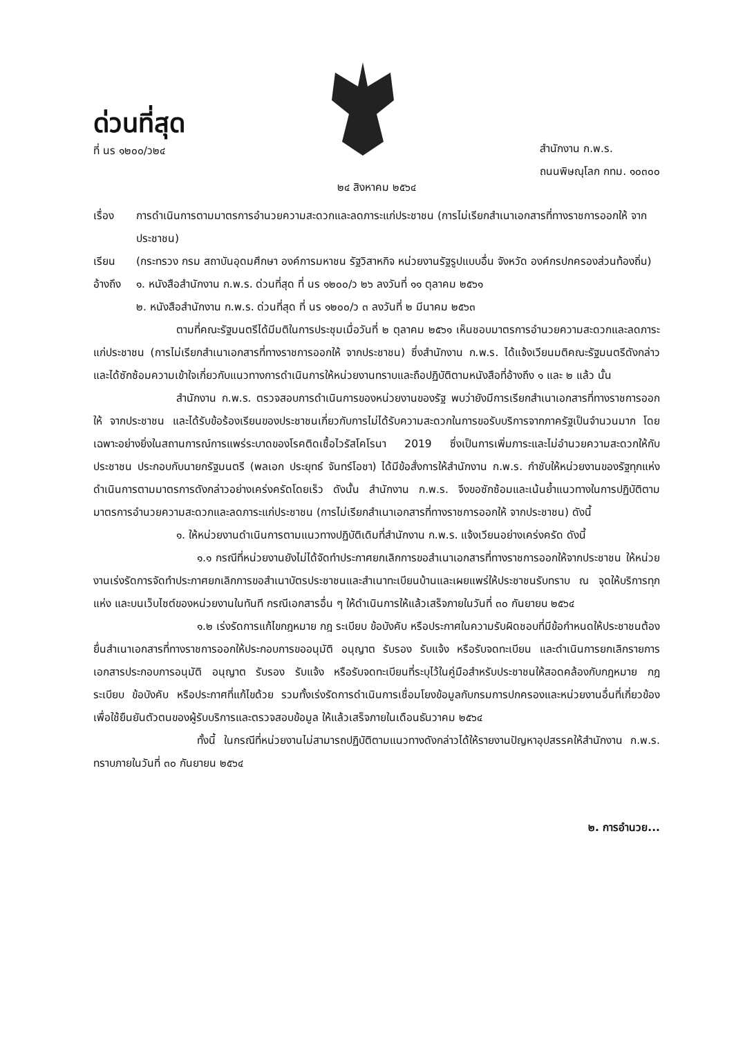ด่วนที่สุด
ที่ นร ๑๒๐๐/ว๒๔
สำนักงาน ก.พ.ร.
ถนนพิษณุโลก กทม. ๑๐๓๐๐
๒๔ สิงหาคม ๒๕๖๔
เรื่อง การดำเนินการตามมาตรการอำนวยความสะดวกและลดภาระแก่ประชาชน (การไม่เรียกสำเนาเอกสารที่ทางราชการออกให้ จากประชาชน)
เรียน (กระทรวง กรม สถาบันอุดมศึกษา องค์การมหาชน รัฐวิสาหกิจ หน่วยงานรัฐรูปแบบอื่น จังหวัด องค์กรปกครองส่วนท้องถิ่น)
อ้างถึง
๑. หนังสือสำนักงาน ก.พ.ร. ด่วนที่สุด ที่ นร ๑๒๐๐/ว ๒๖ ลงวันที่ ๑๑ ตุลาคม ๒๕๖๑
๒. หนังสือสำนักงาน ก.พ.ร. ด่วนที่สุด ที่ นร ๑๒๐๐/ว ๓ ลงวันที่ ๒ มีนาคม ๒๕๖๓
ตามที่คณะรัฐมนตรีได้มีมติในการประชุมเมื่อวันที่ ๒ ตุลาคม ๒๕๖๑ เห็นชอบมาตรการอำนวยความสะดวกและลดภาระแก่ประชาชน (การไม่เรียกสำเนาเอกสารที่ทางราชการออกให้ จากประชาชน) ซึ่งสำนักงาน ก.พ.ร. ได้แจ้งเวียนมติคณะรัฐมนตรีดังกล่าว และได้ซักซ้อมความเข้าใจเกี่ยวกับแนวทางการดำเนินการให้หน่วยงานทราบและถือปฏิบัติตามหนังสือที่อ้างถึง ๑ และ ๒ แล้ว นั้น
สำนักงาน ก.พ.ร. ตรวจสอบการดำเนินการของหน่วยงานของรัฐ พบว่ายังมีการเรียกสำเนาเอกสารที่ทางราชการออกให้ จากประชาชน และได้รับข้อร้องเรียนของประชาชนเกี่ยวกับการไม่ได้รับความสะดวกในการขอรับบริการจากภาครัฐเป็นจำนวนมาก โดยเฉพาะอย่างยิ่งในสถานการณ์การแพร่ระบาดของโรคติดเชื้อไวรัสโคโรนา 2019 ซึ่งเป็นการเพิ่มภาระและไม่อำนวยความสะดวกให้กับประชาชน ประกอบกับนายกรัฐมนตรี (พลเอก ประยุทธ์ จันทร์โอชา) ได้มีข้อสั่งการให้สำนักงาน ก.พ.ร. กำชับให้หน่วยงานของรัฐทุกแห่งดำเนินการตามมาตรการดังกล่าวอย่างเคร่งครัดโดยเร็ว ดังนั้น สำนักงาน ก.พ.ร. จึงขอซักซ้อมและเน้นย้ำแนวทางในการปฏิบัติตามมาตรการอำนวยความสะดวกและลดภาระแก่ประชาชน (การไม่เรียกสำเนาเอกสารที่ทางราชการออกให้ จากประชาชน) ดังนี้
๑. ให้หน่วยงานดำเนินการตามแนวทางปฏิบัติเดิมที่สำนักงาน ก.พ.ร. แจ้งเวียนอย่างเคร่งครัด ดังนี้
๑.๑ กรณีที่หน่วยงานยังไม่ได้จัดทำประกาศยกเลิกการขอสำเนาเอกสารที่ทางราชการออกให้จากประชาชน ให้หน่วยงานเร่งรัดการจัดทำประกาศยกเลิกการขอสำเนาบัตรประชาชนและสำเนาทะเบียนบ้านและเผยแพร่ให้ประชาชนรับทราบ ณ จุดให้บริการทุกแห่ง และบนเว็บไซต์ของหน่วยงานในทันที กรณีเอกสารอื่น ๆ ให้ดำเนินการให้แล้วเสร็จภายในวันที่ ๓๐ กันยายน ๒๕๖๔
๑.๒ เร่งรัดการแก้ไขกฎหมาย กฎ ระเบียบ ข้อบังคับ หรือประกาศในความรับผิดชอบที่มีข้อกำหนดให้ประชาชนต้องยื่นสำเนาเอกสารที่ทางราชการออกให้ประกอบการขออนุมัติ อนุญาต รับรอง รับแจ้ง หรือรับจดทะเบียน และดำเนินการยกเลิกรายการเอกสารประกอบการอนุมัติ อนุญาต รับรอง รับแจ้ง หรือรับจดทะเบียนที่ระบุไว้ในคู่มือสำหรับประชาชนให้สอดคล้องกับกฎหมาย กฎ ระเบียบ ข้อบังคับ หรือประกาศที่แก้ไขด้วย รวมทั้งเร่งรัดการดำเนินการเชื่อมโยงข้อมูลกับกรมการปกครองและหน่วยงานอื่นที่เกี่ยวข้องเพื่อใช้ยืนยันตัวตนของผู้รับบริการและตรวจสอบข้อมูล ให้แล้วเสร็จภายในเดือนธันวาคม ๒๕๖๔
ทั้งนี้ ในกรณีที่หน่วยงานไม่สามารถปฏิบัติตามแนวทางดังกล่าวได้ให้รายงานปัญหาอุปสรรคให้สำนักงาน ก.พ.ร. ทราบภายในวันที่ ๓๐ กันยายน ๒๕๖๔
๒. การอำนวย...